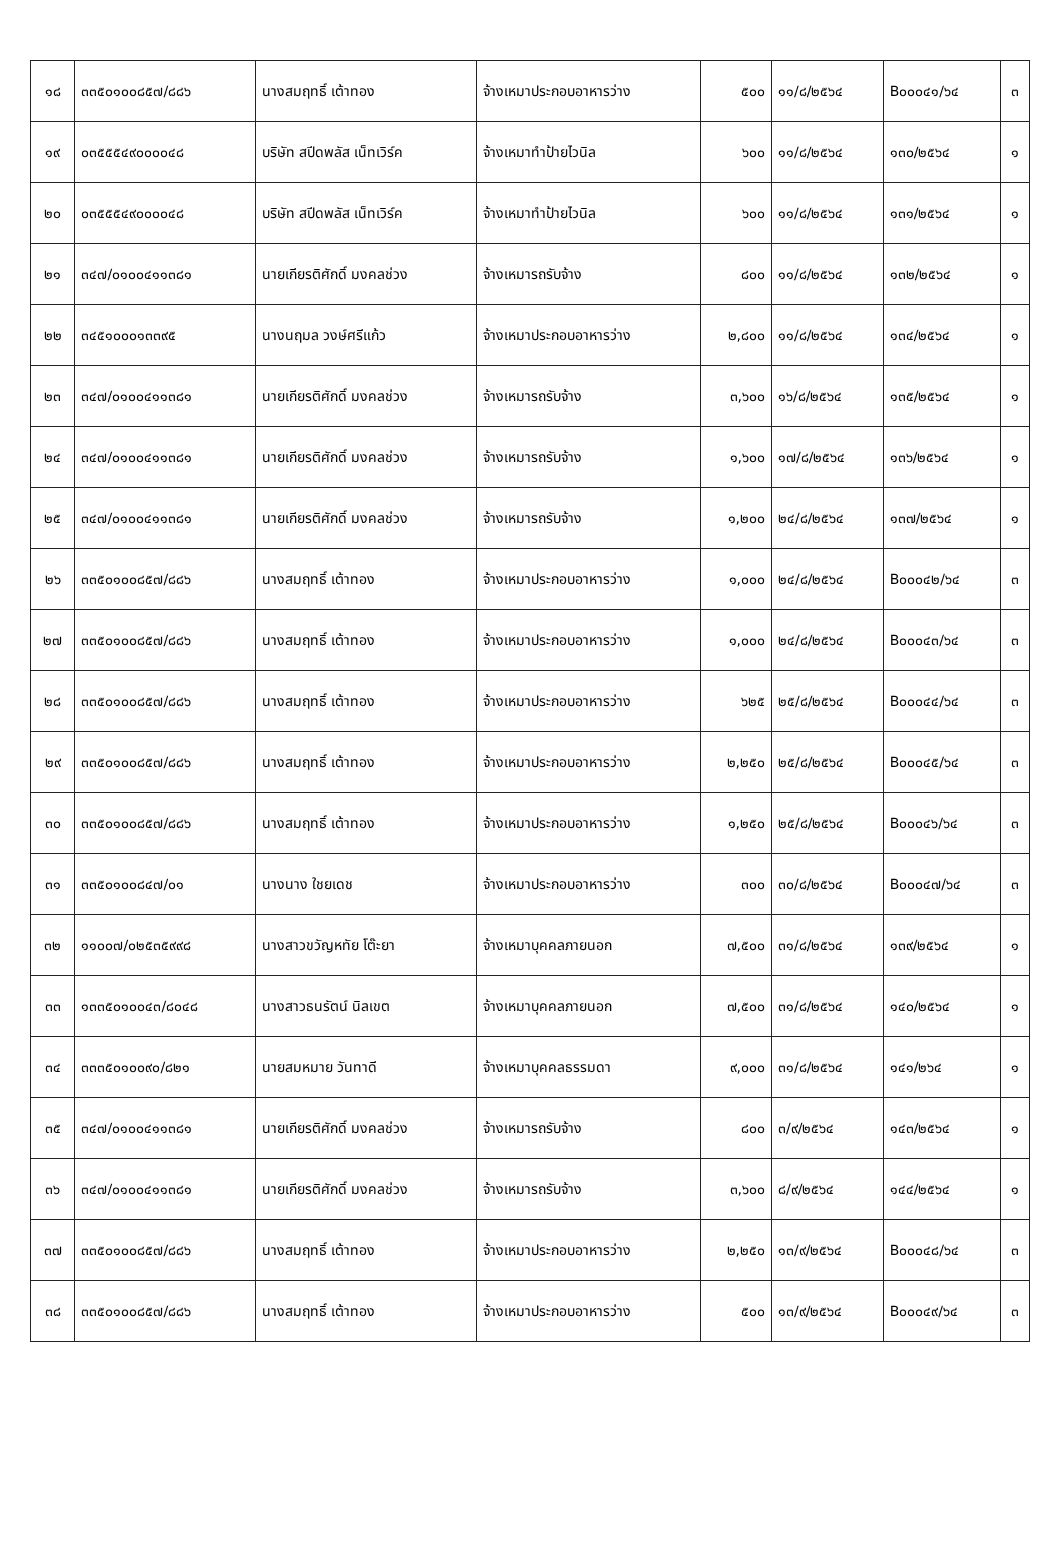| ๑๘ | ๓๓๕๐๑๐๐๘๕๗/๘๘๖ | นางสมฤทธิ์ เต้าทอง | จ้างเหมาประกอบอาหารว่าง | ๕๐๐ | ๑๑/๘/๒๕๖๔ | B๐๐๐๔๑/๖๔ | ๓ |
| ๑๙ | ๐๓๕๕๕๔๙๐๐๐๐๔๘ | บริษัท สปีดพลัส เน็ทเวิร์ค | จ้างเหมาทำป้ายไวนิล | ๖๐๐ | ๑๑/๘/๒๕๖๔ | ๑๓๐/๒๕๖๔ | ๑ |
| ๒๐ | ๐๓๕๕๕๔๙๐๐๐๐๔๘ | บริษัท สปีดพลัส เน็ทเวิร์ค | จ้างเหมาทำป้ายไวนิล | ๖๐๐ | ๑๑/๘/๒๕๖๔ | ๑๓๑/๒๕๖๔ | ๑ |
| ๒๑ | ๓๔๗/๐๑๐๐๔๑๑๓๘๑ | นายเกียรติศักดิ์ มงคลช่วง | จ้างเหมารถรับจ้าง | ๘๐๐ | ๑๑/๘/๒๕๖๔ | ๑๓๒/๒๕๖๔ | ๑ |
| ๒๒ | ๓๔๕๑๐๐๐๑๓๓๙๕ | นางนฤมล วงษ์ศรีแก้ว | จ้างเหมาประกอบอาหารว่าง | ๒,๘๐๐ | ๑๑/๘/๒๕๖๔ | ๑๓๔/๒๕๖๔ | ๑ |
| ๒๓ | ๓๔๗/๐๑๐๐๔๑๑๓๘๑ | นายเกียรติศักดิ์ มงคลช่วง | จ้างเหมารถรับจ้าง | ๓,๖๐๐ | ๑๖/๘/๒๕๖๔ | ๑๓๕/๒๕๖๔ | ๑ |
| ๒๔ | ๓๔๗/๐๑๐๐๔๑๑๓๘๑ | นายเกียรติศักดิ์ มงคลช่วง | จ้างเหมารถรับจ้าง | ๑,๖๐๐ | ๑๗/๘/๒๕๖๔ | ๑๓๖/๒๕๖๔ | ๑ |
| ๒๕ | ๓๔๗/๐๑๐๐๔๑๑๓๘๑ | นายเกียรติศักดิ์ มงคลช่วง | จ้างเหมารถรับจ้าง | ๑,๒๐๐ | ๒๔/๘/๒๕๖๔ | ๑๓๗/๒๕๖๔ | ๑ |
| ๒๖ | ๓๓๕๐๑๐๐๘๕๗/๘๘๖ | นางสมฤทธิ์ เต้าทอง | จ้างเหมาประกอบอาหารว่าง | ๑,๐๐๐ | ๒๔/๘/๒๕๖๔ | B๐๐๐๔๒/๖๔ | ๓ |
| ๒๗ | ๓๓๕๐๑๐๐๘๕๗/๘๘๖ | นางสมฤทธิ์ เต้าทอง | จ้างเหมาประกอบอาหารว่าง | ๑,๐๐๐ | ๒๔/๘/๒๕๖๔ | B๐๐๐๔๓/๖๔ | ๓ |
| ๒๘ | ๓๓๕๐๑๐๐๘๕๗/๘๘๖ | นางสมฤทธิ์ เต้าทอง | จ้างเหมาประกอบอาหารว่าง | ๖๒๕ | ๒๕/๘/๒๕๖๔ | B๐๐๐๔๔/๖๔ | ๓ |
| ๒๙ | ๓๓๕๐๑๐๐๘๕๗/๘๘๖ | นางสมฤทธิ์ เต้าทอง | จ้างเหมาประกอบอาหารว่าง | ๒,๒๕๐ | ๒๕/๘/๒๕๖๔ | B๐๐๐๔๕/๖๔ | ๓ |
| ๓๐ | ๓๓๕๐๑๐๐๘๕๗/๘๘๖ | นางสมฤทธิ์ เต้าทอง | จ้างเหมาประกอบอาหารว่าง | ๑,๒๕๐ | ๒๕/๘/๒๕๖๔ | B๐๐๐๔๖/๖๔ | ๓ |
| ๓๑ | ๓๓๕๐๑๐๐๘๔๗/๐๑ | นางนาง ใชยเดช | จ้างเหมาประกอบอาหารว่าง | ๓๐๐ | ๓๐/๘/๒๕๖๔ | B๐๐๐๔๗/๖๔ | ๓ |
| ๓๒ | ๑๑๐๐๗/๐๒๕๓๕๙๙๘ | นางสาวขวัญหทัย โต๊ะยา | จ้างเหมาบุคคลภายนอก | ๗,๕๐๐ | ๓๑/๘/๒๕๖๔ | ๑๓๙/๒๕๖๔ | ๑ |
| ๓๓ | ๑๓๓๕๐๑๐๐๔๓/๘๐๔๘ | นางสาวธนรัตน์ นิลเขต | จ้างเหมาบุคคลภายนอก | ๗,๕๐๐ | ๓๑/๘/๒๕๖๔ | ๑๔๐/๒๕๖๔ | ๑ |
| ๓๔ | ๓๓๓๕๐๑๐๐๙๐/๘๒๑ | นายสมหมาย วันทาดี | จ้างเหมาบุคคลธรรมดา | ๙,๐๐๐ | ๓๑/๘/๒๕๖๔ | ๑๔๑/๒๖๔ | ๑ |
| ๓๕ | ๓๔๗/๐๑๐๐๔๑๑๓๘๑ | นายเกียรติศักดิ์ มงคลช่วง | จ้างเหมารถรับจ้าง | ๘๐๐ | ๓/๙/๒๕๖๔ | ๑๔๓/๒๕๖๔ | ๑ |
| ๓๖ | ๓๔๗/๐๑๐๐๔๑๑๓๘๑ | นายเกียรติศักดิ์ มงคลช่วง | จ้างเหมารถรับจ้าง | ๓,๖๐๐ | ๘/๙/๒๕๖๔ | ๑๔๔/๒๕๖๔ | ๑ |
| ๓๗ | ๓๓๕๐๑๐๐๘๕๗/๘๘๖ | นางสมฤทธิ์ เต้าทอง | จ้างเหมาประกอบอาหารว่าง | ๒,๒๕๐ | ๑๓/๙/๒๕๖๔ | B๐๐๐๔๘/๖๔ | ๓ |
| ๓๘ | ๓๓๕๐๑๐๐๘๕๗/๘๘๖ | นางสมฤทธิ์ เต้าทอง | จ้างเหมาประกอบอาหารว่าง | ๕๐๐ | ๑๓/๙/๒๕๖๔ | B๐๐๐๔๙/๖๔ | ๓ |